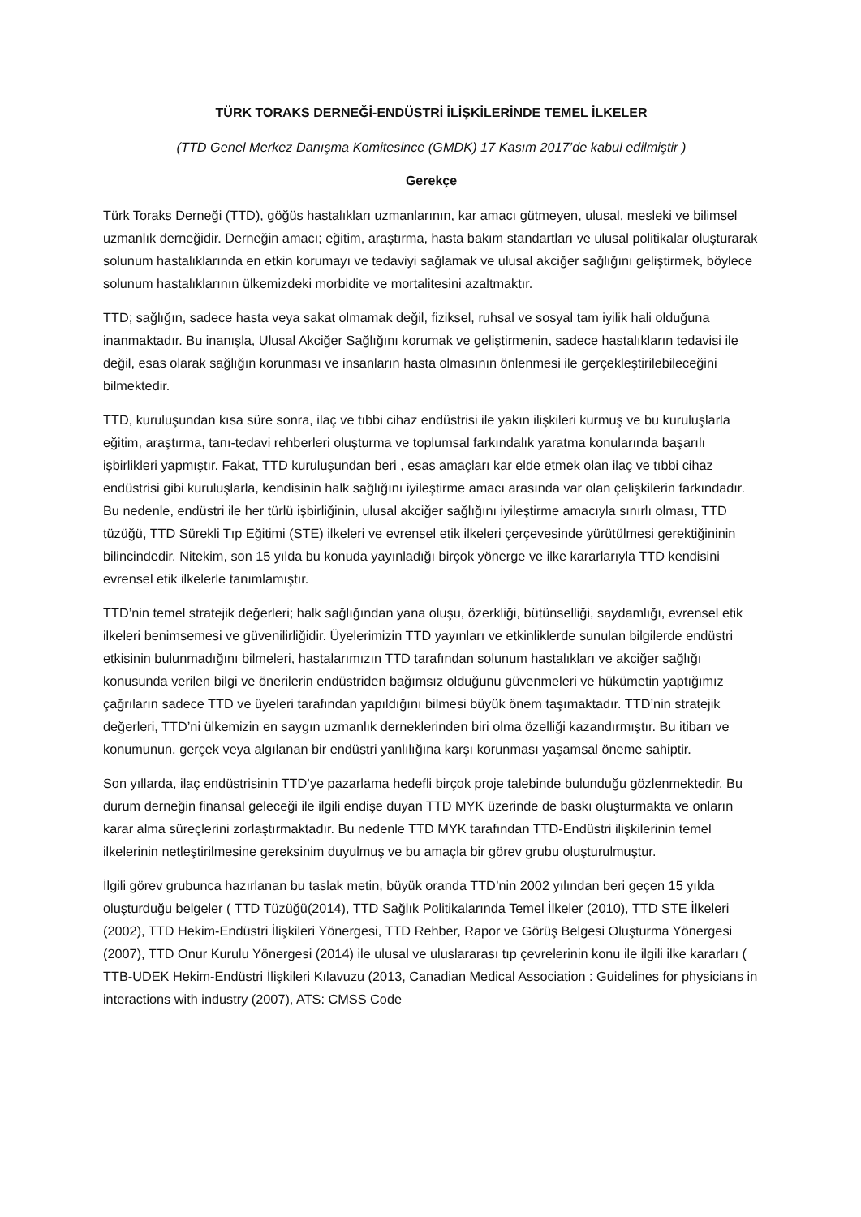TÜRK TORAKS DERNEĞİ-ENDÜSTRİ İLİŞKİLERİNDE TEMEL İLKELER
(TTD Genel Merkez Danışma Komitesince (GMDK) 17 Kasım 2017’de kabul edilmiştir )
Gerekçe
Türk Toraks Derneği (TTD), göğüs hastalıkları uzmanlarının, kar amacı gütmeyen, ulusal, mesleki ve bilimsel uzmanlık derneğidir. Derneğin amacı; eğitim, araştırma, hasta bakım standartları ve ulusal politikalar oluşturarak solunum hastalıklarında en etkin korumayı ve tedaviyi sağlamak ve ulusal akciğer sağlığını geliştirmek, böylece solunum hastalıklarının ülkemizdeki morbidite ve mortalitesini azaltmaktır.
TTD; sağlığın, sadece hasta veya sakat olmamak değil, fiziksel, ruhsal ve sosyal tam iyilik hali olduğuna inanmaktadır. Bu inanışla, Ulusal Akciğer Sağlığını korumak ve geliştirmenin, sadece hastalıkların tedavisi ile değil, esas olarak sağlığın korunması ve insanların hasta olmasının önlenmesi ile gerçekleştirilebileceğini bilmektedir.
TTD, kuruluşundan kısa süre sonra, ilaç ve tıbbi cihaz endüstrisi ile yakın ilişkileri kurmuş ve bu kuruluşlarla eğitim, araştırma, tanı-tedavi rehberleri oluşturma ve toplumsal farkındalık yaratma konularında başarılı işbirlikleri yapmıştır. Fakat, TTD kuruluşundan beri , esas amaçları kar elde etmek olan ilaç ve tıbbi cihaz endüstrisi gibi kuruluşlarla, kendisinin halk sağlığını iyileştirme amacı arasında var olan çelişkilerin farkındadır. Bu nedenle, endüstri ile her türlü işbirliğinin, ulusal akciğer sağlığını iyileştirme amacıyla sınırlı olması, TTD tüzüğü, TTD Sürekli Tıp Eğitimi (STE) ilkeleri ve evrensel etik ilkeleri çerçevesinde yürütülmesi gerektiğininin bilincindedir. Nitekim, son 15 yılda bu konuda yayınladığı birçok yönerge ve ilke kararlarıyla TTD kendisini evrensel etik ilkelerle tanımlamıştır.
TTD’nin temel stratejik değerleri; halk sağlığından yana oluşu, özerkliği, bütünselliği, saydamlığı, evrensel etik ilkeleri benimsemesi ve güvenilirliğidir. Üyelerimizin TTD yayınları ve etkinliklerde sunulan bilgilerde endüstri etkisinin bulunmadığını bilmeleri, hastalarımızın TTD tarafından solunum hastalıkları ve akciğer sağlığı konusunda verilen bilgi ve önerilerin endüstriden bağımsız olduğunu güvenmeleri ve hükümetin yaptığımız çağrıların sadece TTD ve üyeleri tarafından yapıldığını bilmesi büyük önem taşımaktadır. TTD’nin stratejik değerleri, TTD’ni ülkemizin en saygın uzmanlık derneklerinden biri olma özelliği kazandırmıştır. Bu itibarı ve konumunun, gerçek veya algılanan bir endüstri yanlılığına karşı korunması yaşamsal öneme sahiptir.
Son yıllarda, ilaç endüstrisinin TTD’ye pazarlama hedefli birçok proje talebinde bulunduğu gözlenmektedir. Bu durum derneğin finansal geleceği ile ilgili endişe duyan TTD MYK üzerinde de baskı oluşturmakta ve onların karar alma süreçlerini zorlaştırmaktadır. Bu nedenle TTD MYK tarafından TTD-Endüstri ilişkilerinin temel ilkelerinin netleştirilmesine gereksinim duyulmuş ve bu amaçla bir görev grubu oluşturulmuştur.
İlgili görev grubunca hazırlanan bu taslak metin, büyük oranda TTD’nin 2002 yılından beri geçen 15 yılda oluşturduğu belgeler ( TTD Tüzüğü(2014), TTD Sağlık Politikalarında Temel İlkeler (2010), TTD STE İlkeleri (2002), TTD Hekim-Endüstri İlişkileri Yönergesi, TTD Rehber, Rapor ve Görüş Belgesi Oluşturma Yönergesi (2007), TTD Onur Kurulu Yönergesi (2014) ile ulusal ve uluslararası tıp çevrelerinin konu ile ilgili ilke kararları ( TTB-UDEK Hekim-Endüstri İlişkileri Kılavuzu (2013, Canadian Medical Association : Guidelines for physicians in interactions with industry (2007), ATS: CMSS Code